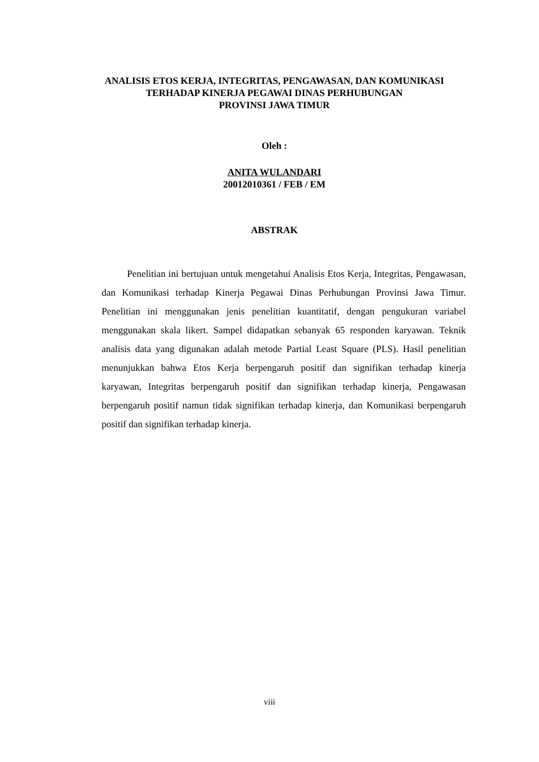ANALISIS ETOS KERJA, INTEGRITAS, PENGAWASAN, DAN KOMUNIKASI
TERHADAP KINERJA PEGAWAI DINAS PERHUBUNGAN
PROVINSI JAWA TIMUR
Oleh :
ANITA WULANDARI
20012010361 / FEB / EM
ABSTRAK
Penelitian ini bertujuan untuk mengetahui Analisis Etos Kerja, Integritas, Pengawasan, dan Komunikasi terhadap Kinerja Pegawai Dinas Perhubungan Provinsi Jawa Timur. Penelitian ini menggunakan jenis penelitian kuantitatif, dengan pengukuran variabel menggunakan skala likert. Sampel didapatkan sebanyak 65 responden karyawan. Teknik analisis data yang digunakan adalah metode Partial Least Square (PLS). Hasil penelitian menunjukkan bahwa Etos Kerja berpengaruh positif dan signifikan terhadap kinerja karyawan, Integritas berpengaruh positif dan signifikan terhadap kinerja, Pengawasan berpengaruh positif namun tidak signifikan terhadap kinerja, dan Komunikasi berpengaruh positif dan signifikan terhadap kinerja.
viii